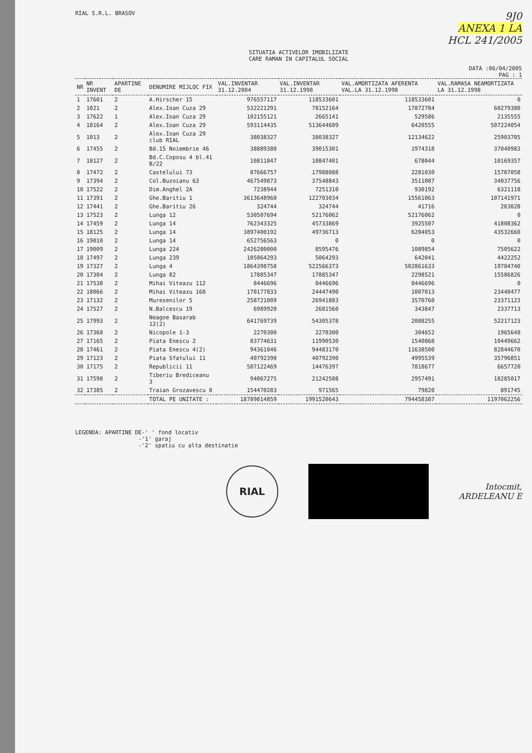RIAL S.R.L. BRASOV
9J0
ANEXA 1 LA
HCL 241/2005
SITUATIA ACTIVELOR IMOBILIZATE
CARE RAMAN IN CAPITALUL SOCIAL
DATA :06/04/2005
PAG : 1
| NR | NR INVENT | APARTINE DE | DENUMIRE MIJLOC FIX | VAL.INVENTAR 31.12.2004 | VAL.INVENTAR 31.12.1998 | VAL.AMORTIZATA AFERENTA VAL.LA 31.12.1998 | VAL.RAMASA NEAMORTIZATA LA 31.12.1998 |
| --- | --- | --- | --- | --- | --- | --- | --- |
| 1 | 17601 | 2 | A.Hirscher 15 | 976557117 | 118533601 | 118533601 | 0 |
| 2 | 1021 | 2 | Alex.Ioan Cuza 29 | 532221291 | 78152164 | 17872784 | 60279380 |
| 3 | 17622 | 1 | Alex.Ioan Cuza 29 | 102155121 | 2665141 | 529586 | 2135555 |
| 4 | 18164 | 2 | Alex.Ioan Cuza 29 | 593114435 | 513644609 | 6420555 | 507224054 |
| 5 | 1013 | 2 | Alex.Ioan Cuza 29 club RIAL | 38038327 | 38038327 | 12134622 | 25903705 |
| 6 | 17455 | 2 | Bd.15 Noiembrie 46 | 38889380 | 39015301 | 1974318 | 37040983 |
| 7 | 18127 | 2 | Bd.C.Coposu 4 bl.41 B/22 | 10811847 | 10847401 | 678044 | 10169357 |
| 8 | 17472 | 2 | Castelului 73 | 87666757 | 17988088 | 2281030 | 15707058 |
| 9 | 17394 | 2 | Col.Buzoianu 63 | 467549873 | 37548843 | 3511087 | 34037756 |
| 10 | 17522 | 2 | Dim.Anghel 2A | 7238944 | 7251310 | 930192 | 6321118 |
| 11 | 17391 | 2 | Ghe.Baritiu 1 | 3613648960 | 122703034 | 15561063 | 107141971 |
| 12 | 17441 | 2 | Ghe.Baritiu 26 | 324744 | 324744 | 41716 | 283028 |
| 13 | 17523 | 2 | Lunga 12 | 530507694 | 52176062 | 52176062 | 0 |
| 14 | 17459 | 2 | Lunga 14 | 762343325 | 45733869 | 3925507 | 41808362 |
| 15 | 18125 | 2 | Lunga 14 | 3897400192 | 49736713 | 6204053 | 43532660 |
| 16 | 19010 | 2 | Lunga 14 | 652756563 | 0 | 0 | 0 |
| 17 | 19009 | 2 | Lunga 224 | 2426280000 | 8595476 | 1089854 | 7505622 |
| 18 | 17497 | 2 | Lunga 239 | 105064293 | 5064293 | 642041 | 4422252 |
| 19 | 17327 | 2 | Lunga 4 | 1864398758 | 522566373 | 502861633 | 19704740 |
| 20 | 17384 | 2 | Lunga 82 | 17885347 | 17885347 | 2298521 | 15586826 |
| 21 | 17538 | 2 | Mihai Viteazu 112 | 8446696 | 8446696 | 8446696 | 0 |
| 22 | 18066 | 2 | Mihai Viteazu 168 | 170177833 | 24447490 | 1007013 | 23440477 |
| 23 | 17132 | 2 | Muresenilor 5 | 258721009 | 26941883 | 3570760 | 23371123 |
| 24 | 17527 | 2 | N.Balcescu 19 | 6989920 | 2681560 | 343847 | 2337713 |
| 25 | 17993 | 2 | Neagoe Basarab 12(2) | 641769739 | 54305378 | 2088255 | 52217123 |
| 26 | 17368 | 2 | Nicopole 1-3 | 2270300 | 2270300 | 304652 | 1965648 |
| 27 | 17165 | 2 | Piata Enescu 2 | 83774631 | 11990530 | 1540868 | 10449662 |
| 28 | 17461 | 2 | Piata Enescu 4(2) | 94361046 | 94483170 | 11638500 | 82844670 |
| 29 | 17123 | 2 | Piata Sfatului 11 | 40792390 | 40792390 | 4995539 | 35796851 |
| 30 | 17175 | 2 | Republicii 11 | 507122469 | 14476397 | 7818677 | 6657720 |
| 31 | 17598 | 2 | Tiberiu Brediceanu 3 | 94067275 | 21242508 | 2957491 | 18285017 |
| 32 | 17385 | 2 | Traian Grozavescu 8 | 154470283 | 971565 | 79820 | 891745 |
| | | | TOTAL PE UNITATE : | 18789814859 | 1991520643 | 794458387 | 1197062256 |
LEGENDA: APARTINE DE-' ' fond locativ
-'1' garaj
-'2' spatiu cu alta destinatie
RIAL
Intocmit,
ARDELEANU E